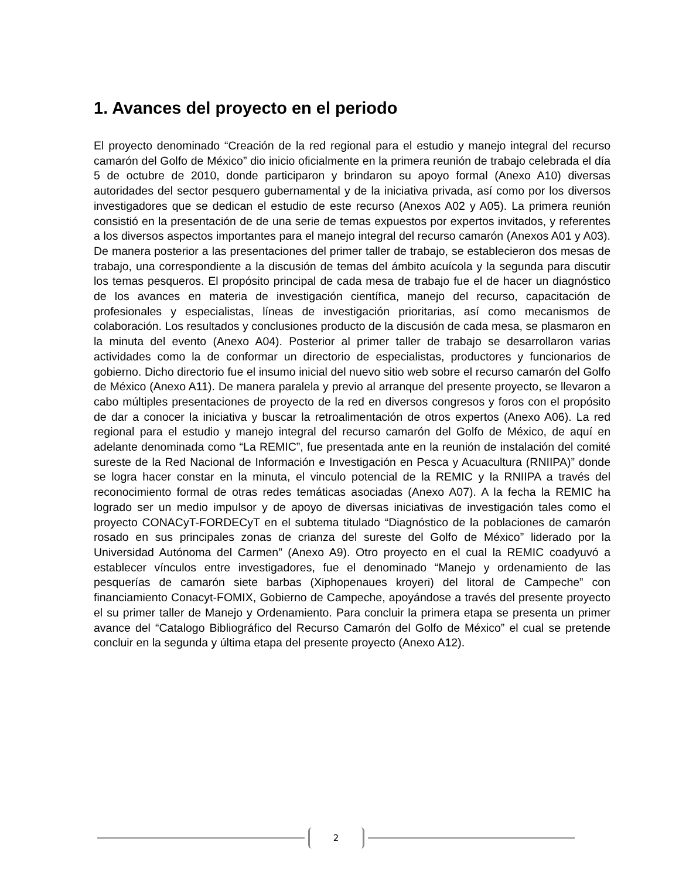1. Avances del proyecto en el periodo
El proyecto denominado “Creación de la red regional para el estudio y manejo integral del recurso camarón del Golfo de México” dio inicio oficialmente en la primera reunión de trabajo celebrada el día 5 de octubre de 2010, donde participaron y brindaron su apoyo formal (Anexo A10) diversas autoridades del sector pesquero gubernamental y de la iniciativa privada, así como por los diversos investigadores que se dedican el estudio de este recurso (Anexos A02 y A05). La primera reunión consistió en la presentación de de una serie de temas expuestos por expertos invitados, y referentes a los diversos aspectos importantes para el manejo integral del recurso camarón (Anexos A01 y A03). De manera posterior a las presentaciones del primer taller de trabajo, se establecieron dos mesas de trabajo, una correspondiente a la discusión de temas del ámbito acuícola y la segunda para discutir los temas pesqueros. El propósito principal de cada mesa de trabajo fue el de hacer un diagnóstico de los avances en materia de investigación científica, manejo del recurso, capacitación de profesionales y especialistas, líneas de investigación prioritarias, así como mecanismos de colaboración. Los resultados y conclusiones producto de la discusión de cada mesa, se plasmaron en la minuta del evento (Anexo A04). Posterior al primer taller de trabajo se desarrollaron varias actividades como la de conformar un directorio de especialistas, productores y funcionarios de gobierno. Dicho directorio fue el insumo inicial del nuevo sitio web sobre el recurso camarón del Golfo de México (Anexo A11). De manera paralela y previo al arranque del presente proyecto, se llevaron a cabo múltiples presentaciones de proyecto de la red en diversos congresos y foros con el propósito de dar a conocer la iniciativa y buscar la retroalimentación de otros expertos (Anexo A06). La red regional para el estudio y manejo integral del recurso camarón del Golfo de México, de aquí en adelante denominada como “La REMIC”, fue presentada ante en la reunión de instalación del comité sureste de la Red Nacional de Información e Investigación en Pesca y Acuacultura (RNIIPA)” donde se logra hacer constar en la minuta, el vinculo potencial de la REMIC y la RNIIPA a través del reconocimiento formal de otras redes temáticas asociadas (Anexo A07). A la fecha la REMIC ha logrado ser un medio impulsor y de apoyo de diversas iniciativas de investigación tales como el proyecto CONACyT-FORDECyT en el subtema titulado “Diagnóstico de la poblaciones de camarón rosado en sus principales zonas de crianza del sureste del Golfo de México” liderado por la Universidad Autónoma del Carmen” (Anexo A9). Otro proyecto en el cual la REMIC coadyuvó a establecer vínculos entre investigadores, fue el denominado “Manejo y ordenamiento de las pesquerías de camarón siete barbas (Xiphopenaues kroyeri) del litoral de Campeche” con financiamiento Conacyt-FOMIX, Gobierno de Campeche, apoyándose a través del presente proyecto el su primer taller de Manejo y Ordenamiento. Para concluir la primera etapa se presenta un primer avance del “Catalogo Bibliográfico del Recurso Camarón del Golfo de México” el cual se pretende concluir en la segunda y última etapa del presente proyecto (Anexo A12).
2